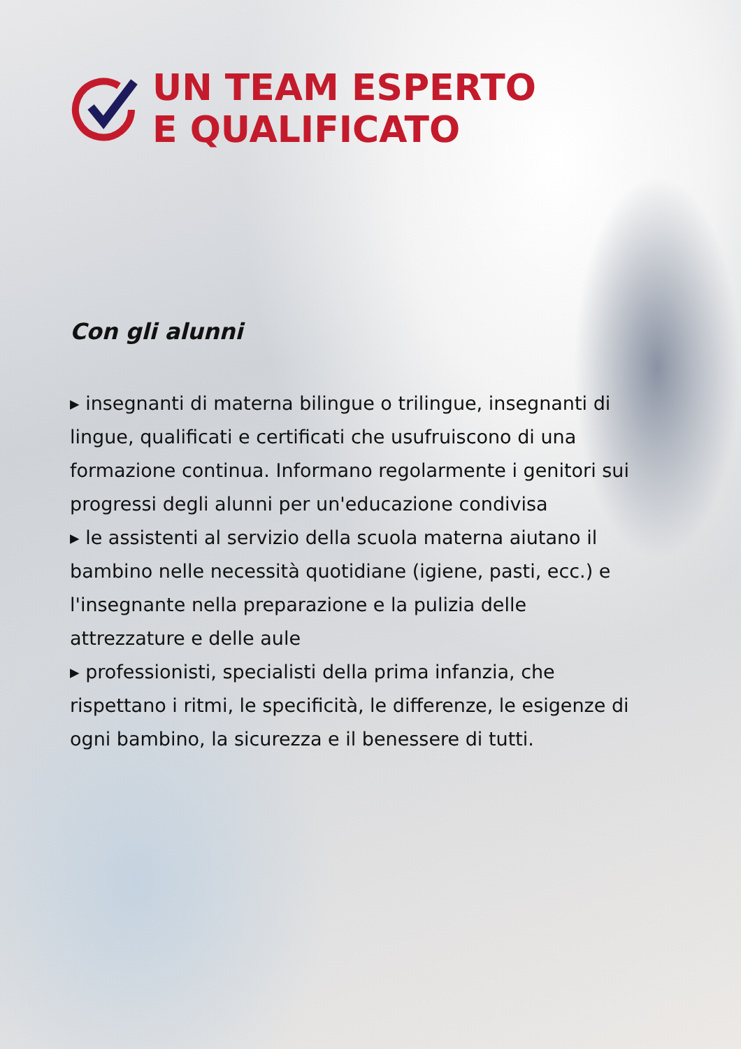UN TEAM ESPERTO
E QUALIFICATO
Con gli alunni
▸ insegnanti di materna bilingue o trilingue, insegnanti di lingue, qualificati e certificati che usufruiscono di una formazione continua. Informano regolarmente i genitori sui progressi degli alunni per un'educazione condivisa
▸ le assistenti al servizio della scuola materna aiutano il bambino nelle necessità quotidiane (igiene, pasti, ecc.) e l'insegnante nella preparazione e la pulizia delle attrezzature e delle aule
▸ professionisti, specialisti della prima infanzia, che rispettano i ritmi, le specificità, le differenze, le esigenze di ogni bambino, la sicurezza e il benessere di tutti.